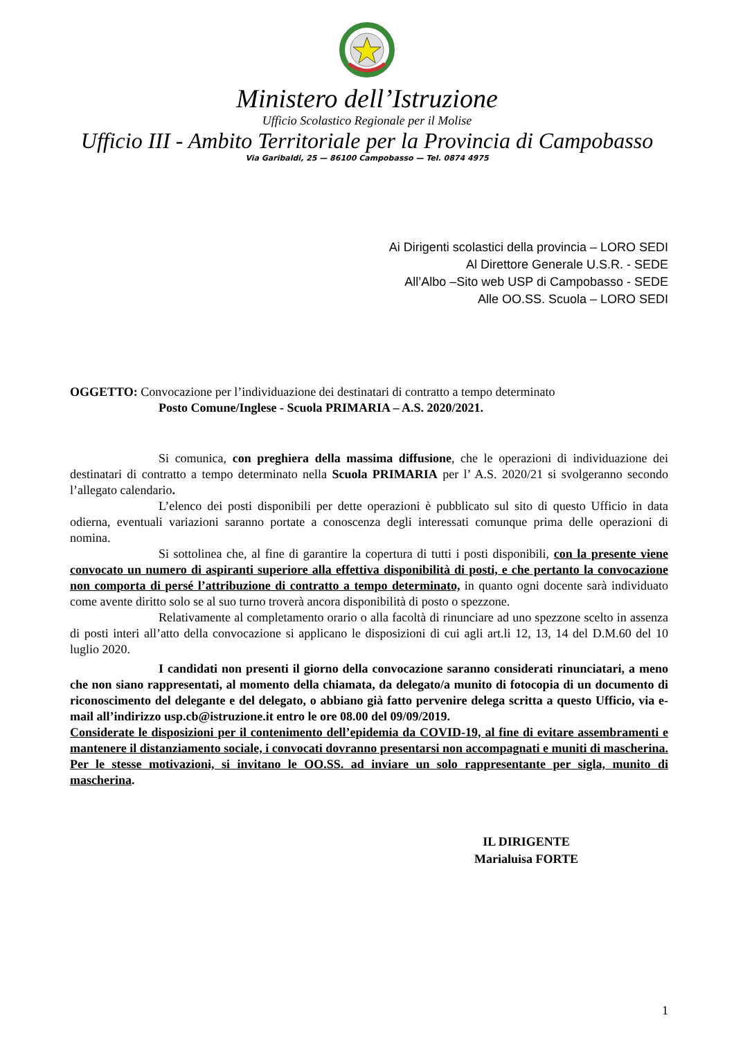Ministero dell’Istruzione
Ufficio Scolastico Regionale per il Molise
Ufficio III - Ambito Territoriale per la Provincia di Campobasso
Via Garibaldi, 25 — 86100 Campobasso — Tel. 0874 4975
Ai Dirigenti scolastici della provincia – LORO SEDI
Al Direttore Generale U.S.R. - SEDE
All’Albo –Sito web USP di Campobasso - SEDE
Alle OO.SS. Scuola – LORO SEDI
OGGETTO: Convocazione per l’individuazione dei destinatari di contratto a tempo determinato
Posto Comune/Inglese - Scuola PRIMARIA – A.S. 2020/2021.
Si comunica, con preghiera della massima diffusione, che le operazioni di individuazione dei destinatari di contratto a tempo determinato nella Scuola PRIMARIA per l’ A.S. 2020/21 si svolgeranno secondo l’allegato calendario.
L’elenco dei posti disponibili per dette operazioni è pubblicato sul sito di questo Ufficio in data odierna, eventuali variazioni saranno portate a conoscenza degli interessati comunque prima delle operazioni di nomina.
Si sottolinea che, al fine di garantire la copertura di tutti i posti disponibili, con la presente viene convocato un numero di aspiranti superiore alla effettiva disponibilità di posti, e che pertanto la convocazione non comporta di persé l’attribuzione di contratto a tempo determinato, in quanto ogni docente sarà individuato come avente diritto solo se al suo turno troverà ancora disponibilità di posto o spezzone.
Relativamente al completamento orario o alla facoltà di rinunciare ad uno spezzone scelto in assenza di posti interi all’atto della convocazione si applicano le disposizioni di cui agli art.li 12, 13, 14 del D.M.60 del 10 luglio 2020.
I candidati non presenti il giorno della convocazione saranno considerati rinunciatari, a meno che non siano rappresentati, al momento della chiamata, da delegato/a munito di fotocopia di un documento di riconoscimento del delegante e del delegato, o abbiano già fatto pervenire delega scritta a questo Ufficio, via e-mail all’indirizzo usp.cb@istruzione.it entro le ore 08.00 del 09/09/2019.
Considerate le disposizioni per il contenimento dell’epidemia da COVID-19, al fine di evitare assembramenti e mantenere il distanziamento sociale, i convocati dovranno presentarsi non accompagnati e muniti di mascherina. Per le stesse motivazioni, si invitano le OO.SS. ad inviare un solo rappresentante per sigla, munito di mascherina.
IL DIRIGENTE
Marialuisa FORTE
1